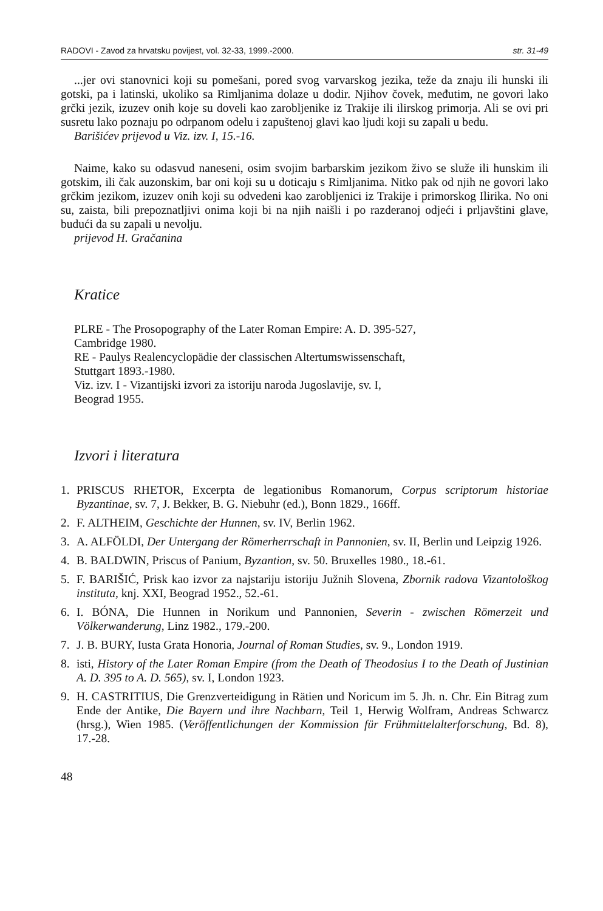RADOVI - Zavod za hrvatsku povijest, vol. 32-33, 1999.-2000. str. 31-49
...jer ovi stanovnici koji su pomešani, pored svog varvarskog jezika, teže da znaju ili hunski ili gotski, pa i latinski, ukoliko sa Rimljanima dolaze u dodir. Njihov čovek, međutim, ne govori lako grčki jezik, izuzev onih koje su doveli kao zarobljenike iz Trakije ili ilirskog primorja. Ali se ovi pri susretu lako poznaju po odrpanom odelu i zapuštenoj glavi kao ljudi koji su zapali u bedu.
Barišićev prijevod u Viz. izv. I, 15.-16.
Naime, kako su odasvud naneseni, osim svojim barbarskim jezikom živo se služe ili hunskim ili gotskim, ili čak auzonskim, bar oni koji su u doticaju s Rimljanima. Nitko pak od njih ne govori lako grčkim jezikom, izuzev onih koji su odvedeni kao zarobljenici iz Trakije i primorskog Ilirika. No oni su, zaista, bili prepoznatljivi onima koji bi na njih naišli i po razderanoj odjeći i prljavštini glave, budući da su zapali u nevolju.
prijevod H. Gračanina
Kratice
PLRE - The Prosopography of the Later Roman Empire: A. D. 395-527,
Cambridge 1980.
RE - Paulys Realencyclopädie der classischen Altertumswissenschaft,
Stuttgart 1893.-1980.
Viz. izv. I - Vizantijski izvori za istoriju naroda Jugoslavije, sv. I,
Beograd 1955.
Izvori i literatura
1. PRISCUS RHETOR, Excerpta de legationibus Romanorum, Corpus scriptorum historiae Byzantinae, sv. 7, J. Bekker, B. G. Niebuhr (ed.), Bonn 1829., 166ff.
2. F. ALTHEIM, Geschichte der Hunnen, sv. IV, Berlin 1962.
3. A. ALFÖLDI, Der Untergang der Römerherrschaft in Pannonien, sv. II, Berlin und Leipzig 1926.
4. B. BALDWIN, Priscus of Panium, Byzantion, sv. 50. Bruxelles 1980., 18.-61.
5. F. BARIŠIĆ, Prisk kao izvor za najstariju istoriju Južnih Slovena, Zbornik radova Vizantološkog instituta, knj. XXI, Beograd 1952., 52.-61.
6. I. BÓNA, Die Hunnen in Norikum und Pannonien, Severin - zwischen Römerzeit und Völkerwanderung, Linz 1982., 179.-200.
7. J. B. BURY, Iusta Grata Honoria, Journal of Roman Studies, sv. 9., London 1919.
8. isti, History of the Later Roman Empire (from the Death of Theodosius I to the Death of Justinian A. D. 395 to A. D. 565), sv. I, London 1923.
9. H. CASTRITIUS, Die Grenzverteidigung in Rätien und Noricum im 5. Jh. n. Chr. Ein Bitrag zum Ende der Antike, Die Bayern und ihre Nachbarn, Teil 1, Herwig Wolfram, Andreas Schwarcz (hrsg.), Wien 1985. (Veröffentlichungen der Kommission für Frühmittelalterforschung, Bd. 8), 17.-28.
48